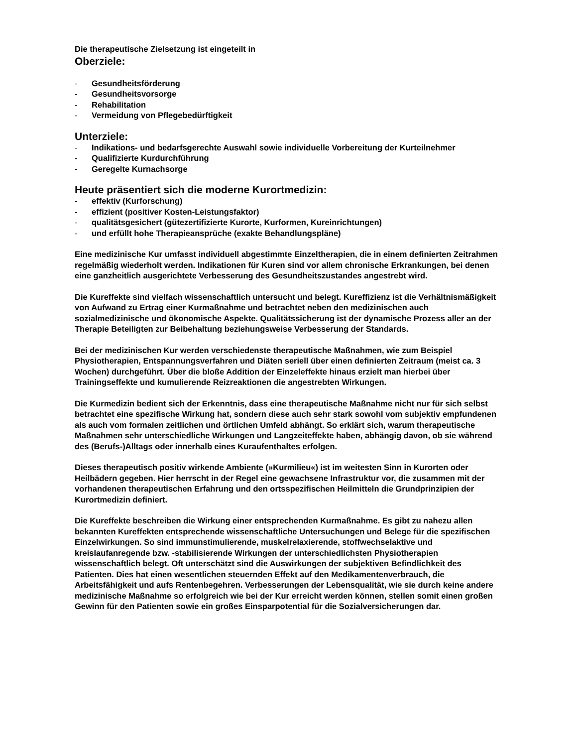Die therapeutische Zielsetzung ist eingeteilt in
Oberziele:
- Gesundheitsförderung
- Gesundheitsvorsorge
- Rehabilitation
- Vermeidung von Pflegebedürftigkeit
Unterziele:
- Indikations- und bedarfsgerechte Auswahl sowie individuelle Vorbereitung der Kurteilnehmer
- Qualifizierte Kurdurchführung
- Geregelte Kurnachsorge
Heute präsentiert sich die moderne Kurortmedizin:
- effektiv (Kurforschung)
- effizient (positiver Kosten-Leistungsfaktor)
- qualitätsgesichert (gütezertifizierte Kurorte, Kurformen, Kureinrichtungen)
- und erfüllt hohe Therapieansprüche (exakte Behandlungspläne)
Eine medizinische Kur umfasst individuell abgestimmte Einzeltherapien, die in einem definierten Zeitrahmen regelmäßig wiederholt werden. Indikationen für Kuren sind vor allem chronische Erkrankungen, bei denen eine ganzheitlich ausgerichtete Verbesserung des Gesundheitszustandes angestrebt wird.
Die Kureffekte sind vielfach wissenschaftlich untersucht und belegt. Kureffizienz ist die Verhältnismäßigkeit von Aufwand zu Ertrag einer Kurmaßnahme und betrachtet neben den medizinischen auch sozialmedizinische und ökonomische Aspekte. Qualitätssicherung ist der dynamische Prozess aller an der Therapie Beteiligten zur Beibehaltung beziehungsweise Verbesserung der Standards.
Bei der medizinischen Kur werden verschiedenste therapeutische Maßnahmen, wie zum Beispiel Physiotherapien, Entspannungsverfahren und Diäten seriell über einen definierten Zeitraum (meist ca. 3 Wochen) durchgeführt. Über die bloße Addition der Einzeleffekte hinaus erzielt man hierbei über Trainingseffekte und kumulierende Reizreaktionen die angestrebten Wirkungen.
Die Kurmedizin bedient sich der Erkenntnis, dass eine therapeutische Maßnahme nicht nur für sich selbst betrachtet eine spezifische Wirkung hat, sondern diese auch sehr stark sowohl vom subjektiv empfundenen als auch vom formalen zeitlichen und örtlichen Umfeld abhängt. So erklärt sich, warum therapeutische Maßnahmen sehr unterschiedliche Wirkungen und Langzeiteffekte haben, abhängig davon, ob sie während des (Berufs-)Alltags oder innerhalb eines Kuraufenthaltes erfolgen.
Dieses therapeutisch positiv wirkende Ambiente (»Kurmilieu«) ist im weitesten Sinn in Kurorten oder Heilbädern gegeben. Hier herrscht in der Regel eine gewachsene Infrastruktur vor, die zusammen mit der vorhandenen therapeutischen Erfahrung und den ortsspezifischen Heilmitteln die Grundprinzipien der Kurortmedizin definiert.
Die Kureffekte beschreiben die Wirkung einer entsprechenden Kurmaßnahme. Es gibt zu nahezu allen bekannten Kureffekten entsprechende wissenschaftliche Untersuchungen und Belege für die spezifischen Einzelwirkungen. So sind immunstimulierende, muskelrelaxierende, stoffwechselaktive und kreislaufanregende bzw. -stabilisierende Wirkungen der unterschiedlichsten Physiotherapien wissenschaftlich belegt. Oft unterschätzt sind die Auswirkungen der subjektiven Befindlichkeit des Patienten. Dies hat einen wesentlichen steuernden Effekt auf den Medikamentenverbrauch, die Arbeitsfähigkeit und aufs Rentenbegehren. Verbesserungen der Lebensqualität, wie sie durch keine andere medizinische Maßnahme so erfolgreich wie bei der Kur erreicht werden können, stellen somit einen großen Gewinn für den Patienten sowie ein großes Einsparpotential für die Sozialversicherungen dar.